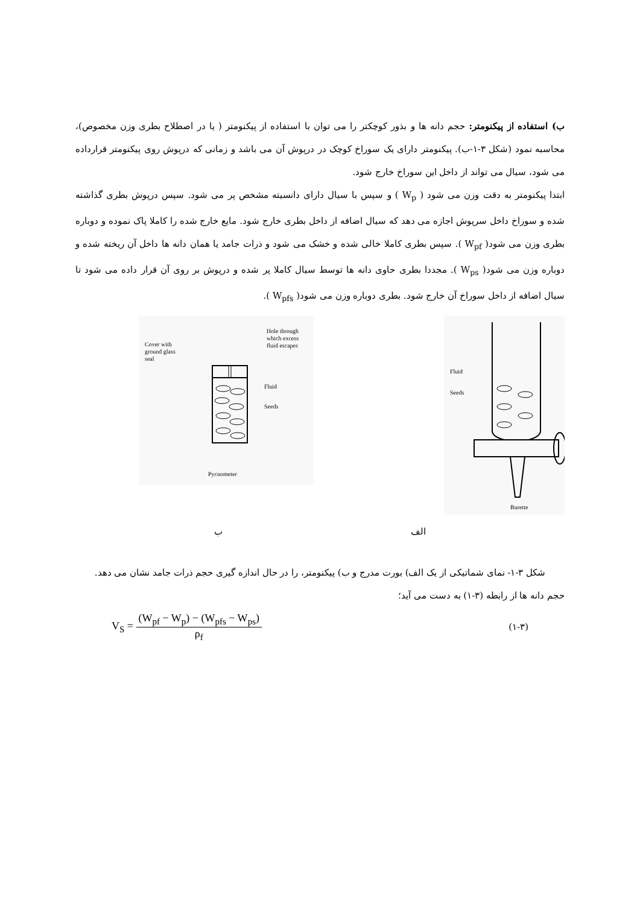ب) استفاده از پیکنومتر: حجم دانه ها و بذور کوچکتر را می توان با استفاده از پیکنومتر ( یا در اصطلاح بطری وزن مخصوص)، محاسبه نمود (شکل ۳-۱-ب). پیکنومتر دارای یک سوراخ کوچک در درپوش آن می باشد و زمانی که درپوش روی پیکنومتر قرارداده می شود، سیال می تواند از داخل این سوراخ خارج شود.
ابتدا پیکنومتر به دقت وزن می شود ( W<sub>p</sub> ) و سپس با سیال دارای دانسیته مشخص پر می شود. سپس درپوش بطری گذاشته شده و سوراخ داخل سرپوش اجازه می دهد که سیال اضافه از داخل بطری خارج شود. مایع خارج شده را کاملا پاک نموده و دوباره بطری وزن می شود( W<sub>pf</sub> ). سپس بطری کاملا خالی شده و خشک می شود و ذرات جامد یا همان دانه ها داخل آن ریخته شده و دوباره وزن می شود( W<sub>ps</sub> ). مجددا بطری حاوی دانه ها توسط سیال کاملا پر شده و درپوش بر روی آن قرار داده می شود تا سیال اضافه از داخل سوراخ آن خارج شود. بطری دوباره وزن می شود( W<sub>pfs</sub> ).
Cover with
ground glass
seal
Hole through
which excess
fluid escapes
Fluid
Seeds
Pycnometer
Fluid
Seeds
Burette
ب الف
شکل ۳-۱- نمای شماتیکی از یک الف) بورت مدرج و ب) پیکنومتر، را در حال اندازه گیری حجم ذرات جامد نشان می دهد.
حجم دانه ها از رابطه (۳-۱) به دست می آید؛
V<sub>S</sub> = (W<sub>pf</sub> − W<sub>p</sub>) − (W<sub>pfs</sub> − W<sub>ps</sub>) ρ<sub>f</sub>
(۱-۳)